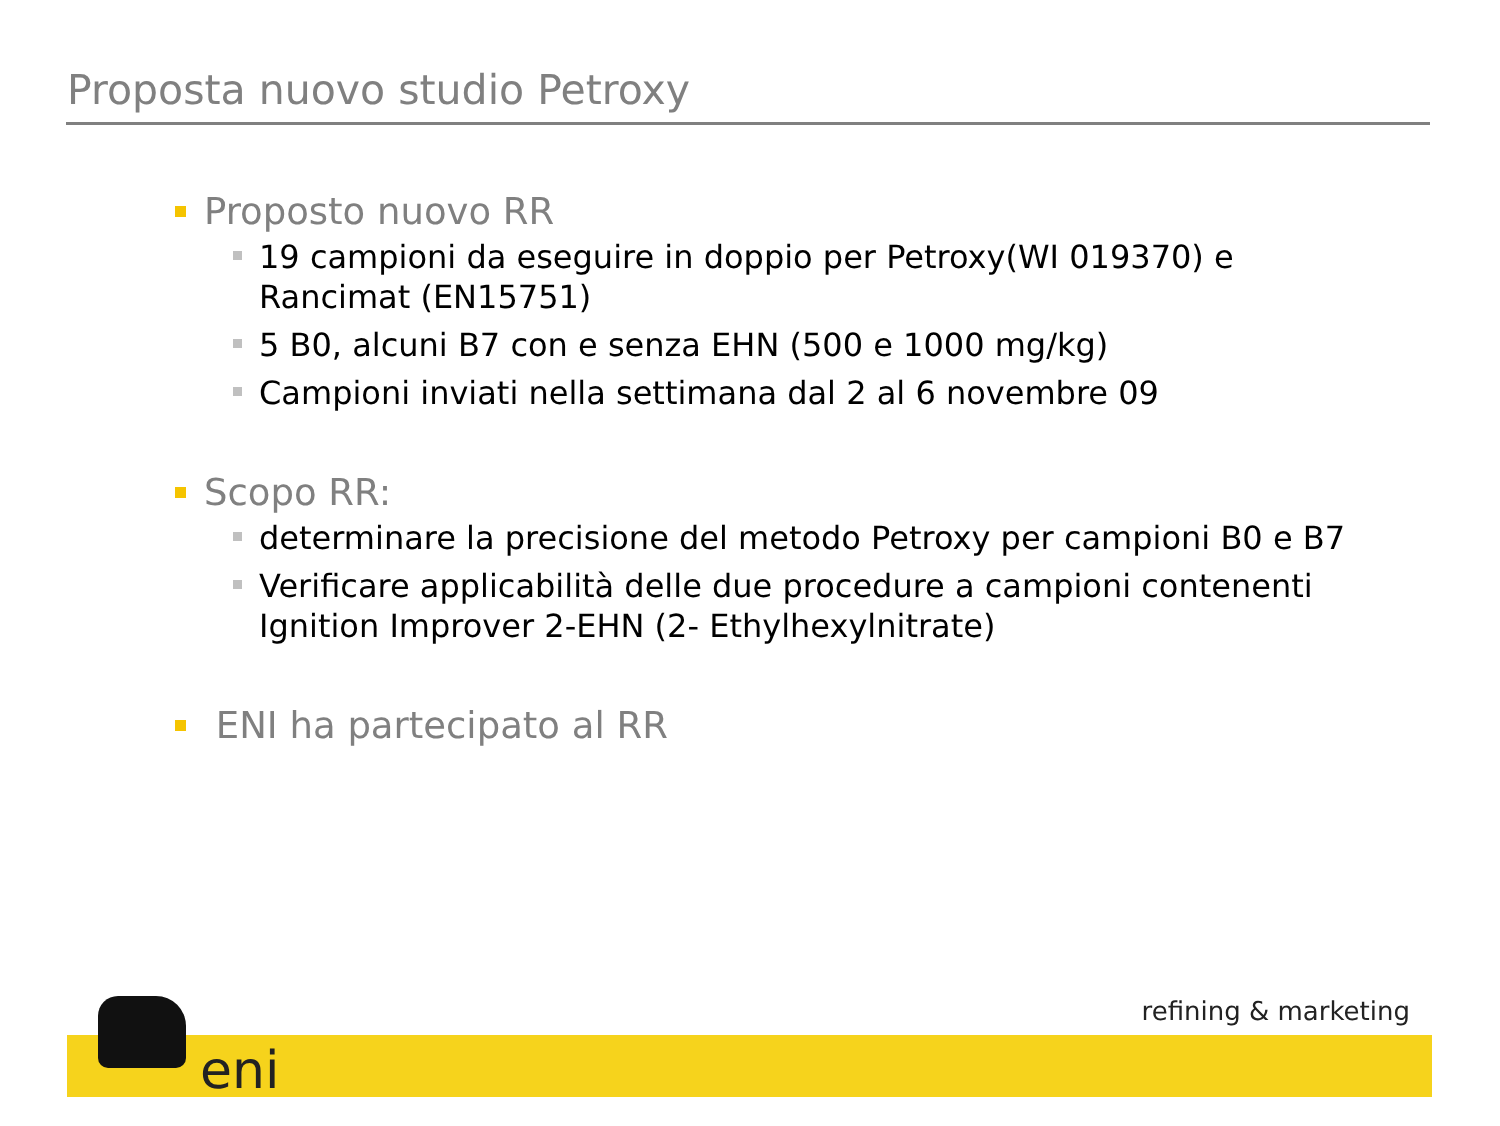Proposta nuovo studio Petroxy
Proposto nuovo RR
19 campioni da eseguire in doppio per Petroxy(WI 019370) e Rancimat (EN15751)
5 B0, alcuni B7 con e senza EHN (500 e 1000 mg/kg)
Campioni inviati nella settimana dal 2 al 6 novembre 09
Scopo RR:
determinare la precisione del metodo Petroxy per campioni B0 e B7
Verificare applicabilità delle due procedure a campioni contenenti Ignition Improver 2-EHN (2- Ethylhexylnitrate)
ENI ha partecipato al RR
eni
refining & marketing